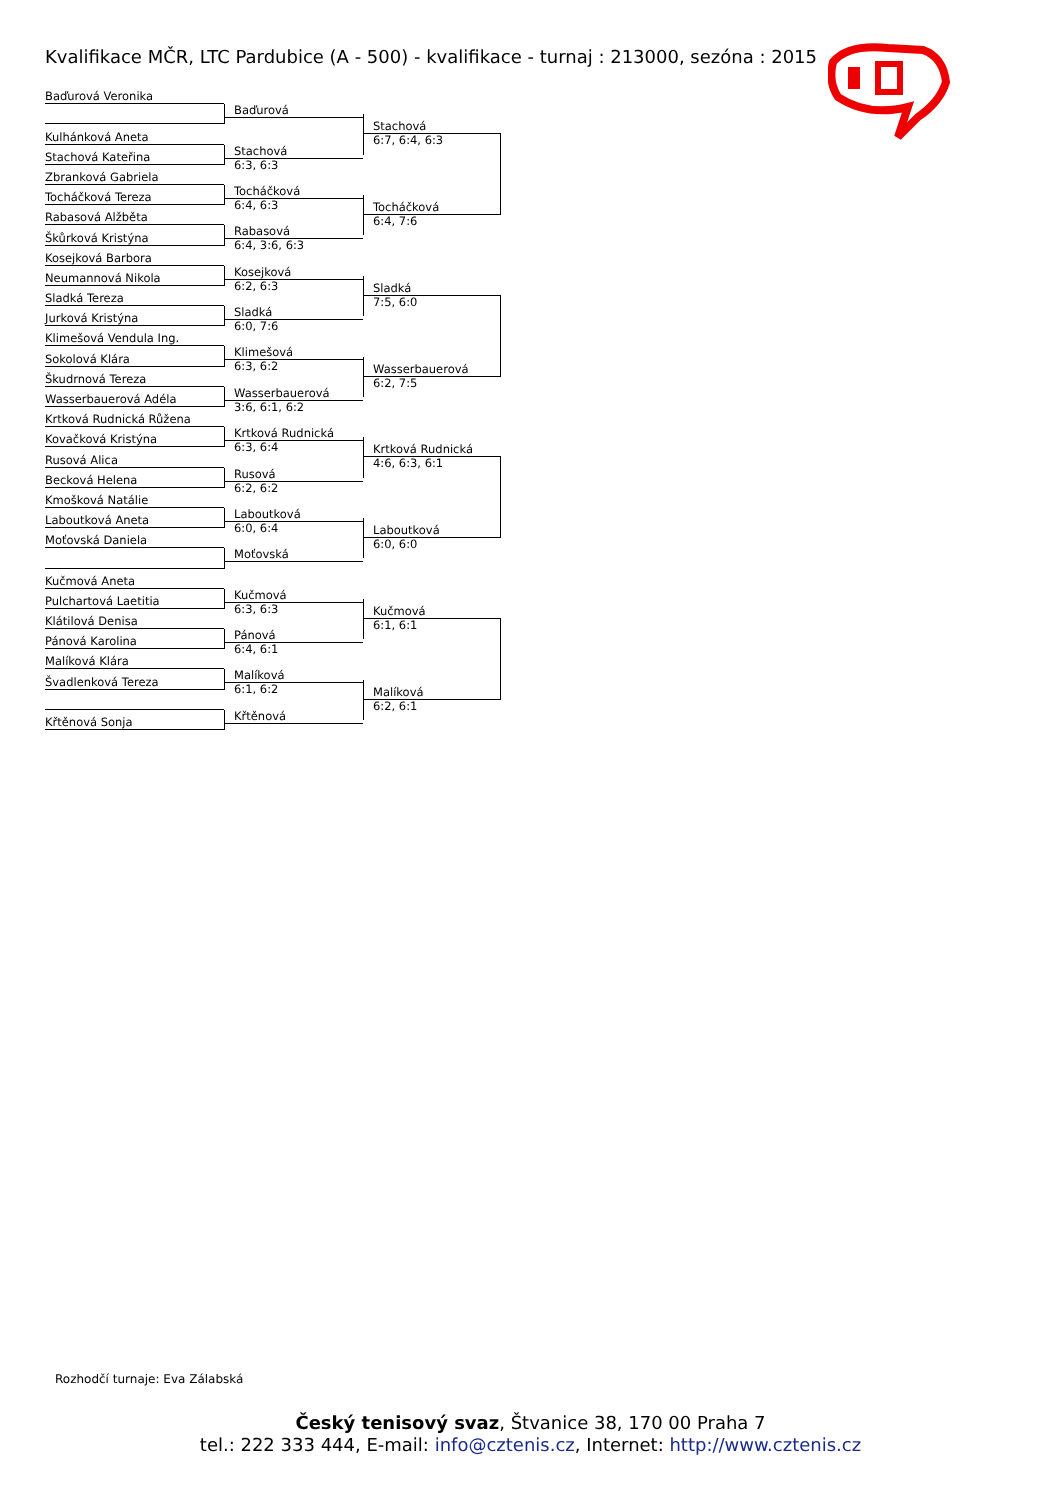Kvalifikace MČR, LTC Pardubice (A - 500) - kvalifikace - turnaj : 213000, sezóna : 2015
Baďurová Veronika
Baďurová
Kulhánková Aneta
Stachová Kateřina
Stachová
6:3, 6:3
Stachová
6:7, 6:4, 6:3
Zbranková Gabriela
Tocháčková Tereza
Tocháčková
6:4, 6:3
Rabasová Alžběta
Škůrková Kristýna
Rabasová
6:4, 3:6, 6:3
Tocháčková
6:4, 7:6
Kosejková Barbora
Neumannová Nikola
Kosejková
6:2, 6:3
Sladká Tereza
Jurková Kristýna
Sladká
6:0, 7:6
Sladká
7:5, 6:0
Klimešová Vendula Ing.
Sokolová Klára
Klimešová
6:3, 6:2
Škudrnová Tereza
Wasserbauerová Adéla
Wasserbauerová
3:6, 6:1, 6:2
Wasserbauerová
6:2, 7:5
Krtková Rudnická Růžena
Kovačková Kristýna
Krtková Rudnická
6:3, 6:4
Rusová Alica
Becková Helena
Rusová
6:2, 6:2
Krtková Rudnická
4:6, 6:3, 6:1
Kmošková Natálie
Laboutková Aneta
Laboutková
6:0, 6:4
Moťovská Daniela
Moťovská
Laboutková
6:0, 6:0
Kučmová Aneta
Pulchartová Laetitia
Kučmová
6:3, 6:3
Klátilová Denisa
Pánová Karolina
Pánová
6:4, 6:1
Kučmová
6:1, 6:1
Malíková Klára
Švadlenková Tereza
Malíková
6:1, 6:2
Křtěnová Sonja
Křtěnová
Malíková
6:2, 6:1
Rozhodčí turnaje: Eva Zálabská
Český tenisový svaz, Štvanice 38, 170 00 Praha 7
tel.: 222 333 444, E-mail: info@cztenis.cz, Internet: http://www.cztenis.cz